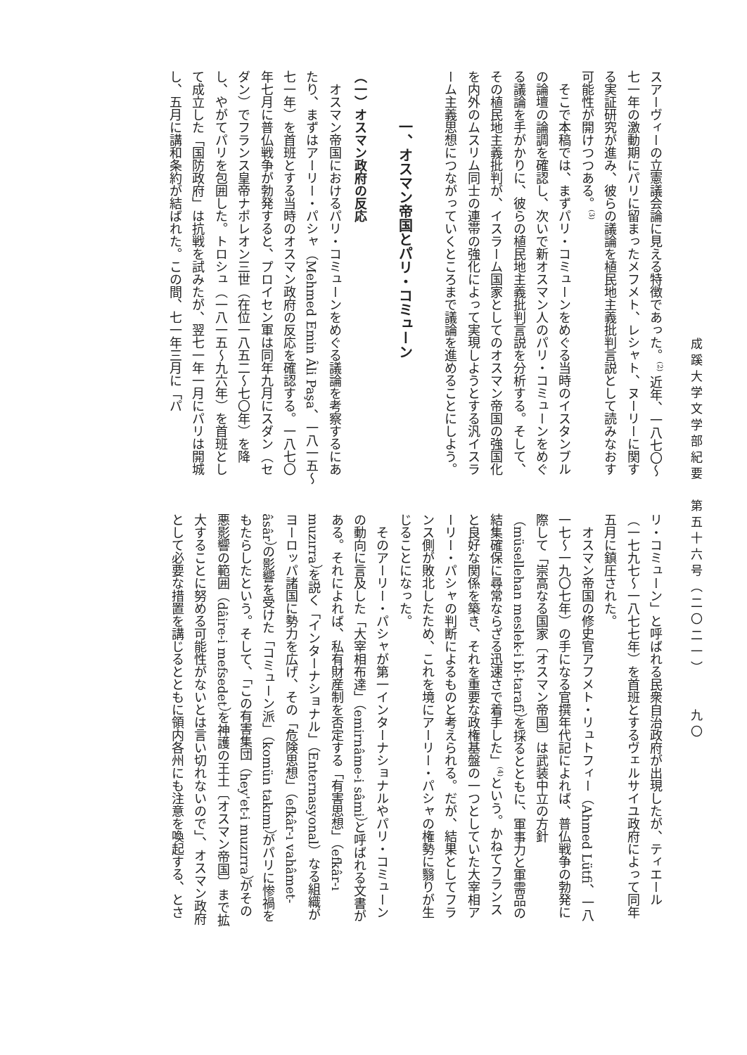成蹊大学文学部紀要　第五十六号（二〇二一）　九〇
スアーヴィーの立憲議会論に見える特徴であった。<sup>(2)</sup> 近年、一八七〇～七一年の激動期にパリに留まったメフメト、レシャト、ヌーリーに関する実証研究が進み、彼らの議論を植民地主義批判言説として読みなおす可能性が開けつつある。<sup>(3)</sup>
そこで本稿では、まずパリ・コミューンをめぐる当時のイスタンブルの論壇の論調を確認し、次いで新オスマン人のパリ・コミューンをめぐる議論を手がかりに、彼らの植民地主義批判言説を分析する。そして、その植民地主義批判が、イスラーム国家としてのオスマン帝国の強国化を内外のムスリム同士の連帯の強化によって実現しようとする汎イスラーム主義思想につながっていくところまで議論を進めることにしよう。
一、オスマン帝国とパリ・コミューン
（一）オスマン政府の反応
オスマン帝国におけるパリ・コミューンをめぐる議論を考察するにあたり、まずはアーリー・パシャ（Mehmed Emin Âli Paşa、一八一五～七一年）を首班とする当時のオスマン政府の反応を確認する。一八七〇年七月に普仏戦争が勃発すると、プロイセン軍は同年九月にスダン（セダン）でフランス皇帝ナポレオン三世（在位一八五二～七〇年）を降し、やがてパリを包囲した。トロシュ（一八一五～九六年）を首班として成立した「国防政府」は抗戦を試みたが、翌七一年一月にパリは開城し、五月に講和条約が結ばれた。この間、七一年三月に「パ
リ・コミューン」と呼ばれる民衆自治政府が出現したが、ティエール（一七九七～一八七七年）を首班とするヴェルサイユ政府によって同年五月に鎮圧された。
オスマン帝国の修史官アフメト・リュトフィー（Ahmed Lütfi、一八一七～一九〇七年）の手になる官撰年代記によれば、普仏戦争の勃発に際して「崇高なる国家〔オスマン帝国〕は武装中立の方針（müsellehan meslek-i bî-tarafî）を採るとともに、軍事力と軍需品の結集確保に尋常ならざる迅速さで着手した」<sup>(4)</sup>という。かねてフランスと良好な関係を築き、それを重要な政権基盤の一つとしていた大宰相アーリー・パシャの判断によるものと考えられる。だが、結果としてフランス側が敗北したため、これを境にアーリー・パシャの権勢に翳りが生じることになった。
そのアーリー・パシャが第一インターナショナルやパリ・コミューンの動向に言及した「大宰相布達」（emirnâme-i sâmi）と呼ばれる文書がある。それによれば、私有財産制を否定する「有害思想」（efkâr-ı muzırra）を説く「インターナショナル」（Enternasyonal）なる組織がヨーロッパ諸国に勢力を広げ、その「危険思想」（efkâr-ı vahâmet-âsâr）の影響を受けた「コミューン派」（komün takımı）がパリに惨禍をもたらしたという。そして、「この有害集団（hey'et-i muzırra）がその悪影響の範囲（dâire-i mefsedet）を神護の王土〔オスマン帝国〕まで拡大することに努める可能性がないとは言い切れないので」、オスマン政府として必要な措置を講じるとともに領内各州にも注意を喚起する、とさ